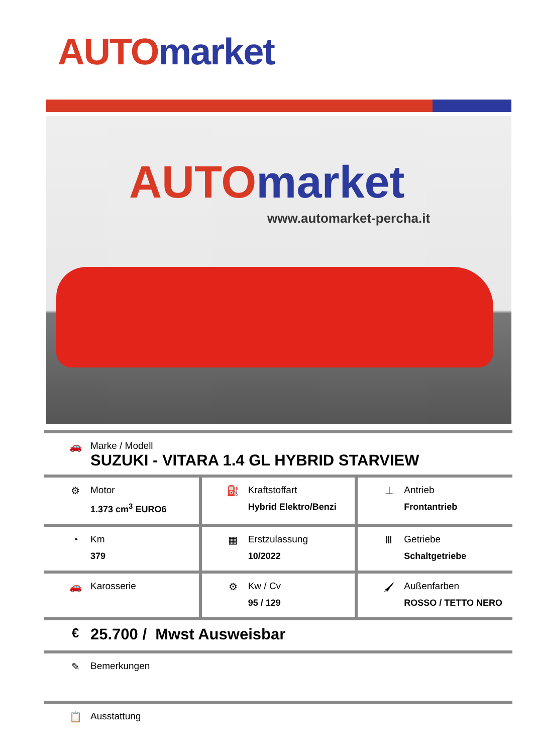AUTO market
AUTO market
www.automarket-percha.it
🚗 Marke / Modell
SUZUKI - VITARA 1.4 GL HYBRID STARVIEW
| ⚙ Motor 1.373 cm<sup>3</sup> EURO6 | ⛽ Kraftstoffart Hybrid Elektro/Benzi | ⊥ Antrieb Frontantrieb |
| ◔ Km 379 | ▦ Erstzulassung 10/2022 | Ⅲ Getriebe Schaltgetriebe |
| 🚗 Karosserie | ⚙ Kw / Cv 95 / 129 | 🖌 Außenfarben ROSSO / TETTO NERO |
€
25.700 / Mwst Ausweisbar
✎ Bemerkungen
📋 Ausstattung